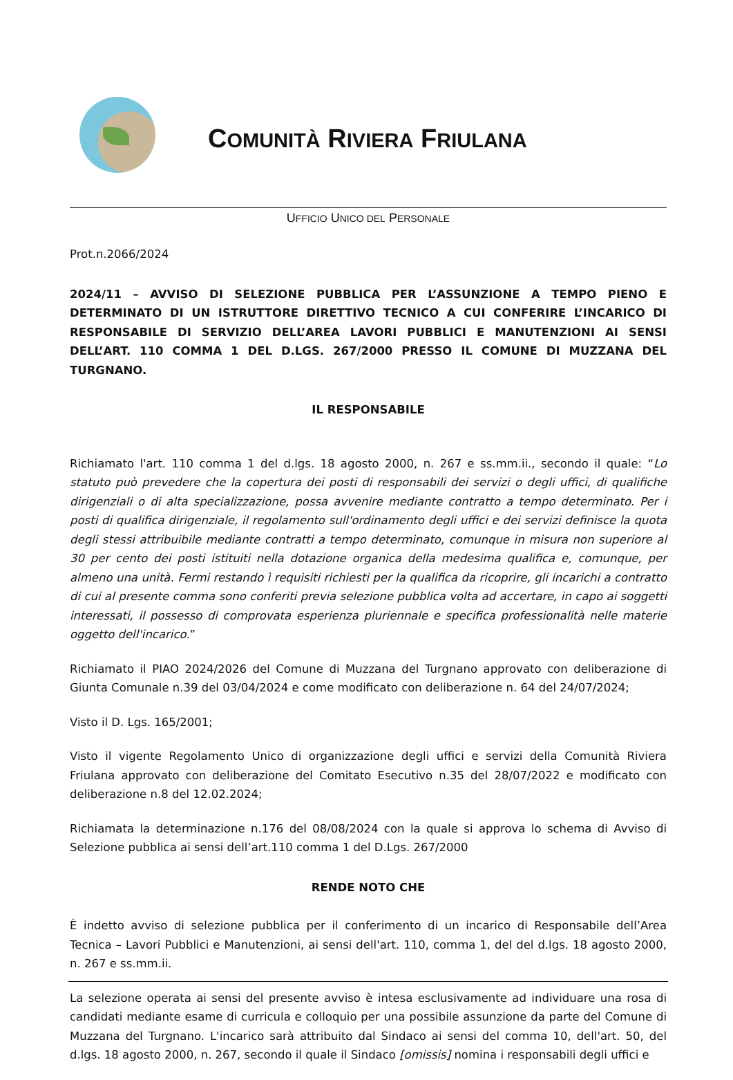COMUNITÀ RIVIERA FRIULANA
UFFICIO UNICO DEL PERSONALE
Prot.n.2066/2024
2024/11 – AVVISO DI SELEZIONE PUBBLICA PER L’ASSUNZIONE A TEMPO PIENO E DETERMINATO DI UN ISTRUTTORE DIRETTIVO TECNICO A CUI CONFERIRE L’INCARICO DI RESPONSABILE DI SERVIZIO DELL’AREA LAVORI PUBBLICI E MANUTENZIONI AI SENSI DELL’ART. 110 COMMA 1 DEL D.LGS. 267/2000 PRESSO IL COMUNE DI MUZZANA DEL TURGNANO.
IL RESPONSABILE
Richiamato l'art. 110 comma 1 del d.lgs. 18 agosto 2000, n. 267 e ss.mm.ii., secondo il quale: “Lo statuto può prevedere che la copertura dei posti di responsabili dei servizi o degli uffici, di qualifiche dirigenziali o di alta specializzazione, possa avvenire mediante contratto a tempo determinato. Per i posti di qualifica dirigenziale, il regolamento sull'ordinamento degli uffici e dei servizi definisce la quota degli stessi attribuibile mediante contratti a tempo determinato, comunque in misura non superiore al 30 per cento dei posti istituiti nella dotazione organica della medesima qualifica e, comunque, per almeno una unità. Fermi restando ì requisiti richiesti per la qualifica da ricoprire, gli incarichi a contratto di cui al presente comma sono conferiti previa selezione pubblica volta ad accertare, in capo ai soggetti interessati, il possesso di comprovata esperienza pluriennale e specifica professionalità nelle materie oggetto dell'incarico.”
Richiamato il PIAO 2024/2026 del Comune di Muzzana del Turgnano approvato con deliberazione di Giunta Comunale n.39 del 03/04/2024 e come modificato con deliberazione n. 64 del 24/07/2024;
Visto il D. Lgs. 165/2001;
Visto il vigente Regolamento Unico di organizzazione degli uffici e servizi della Comunità Riviera Friulana approvato con deliberazione del Comitato Esecutivo n.35 del 28/07/2022 e modificato con deliberazione n.8 del 12.02.2024;
Richiamata la determinazione n.176 del 08/08/2024 con la quale si approva lo schema di Avviso di Selezione pubblica ai sensi dell’art.110 comma 1 del D.Lgs. 267/2000
RENDE NOTO CHE
È indetto avviso di selezione pubblica per il conferimento di un incarico di Responsabile dell’Area Tecnica – Lavori Pubblici e Manutenzioni, ai sensi dell'art. 110, comma 1, del del d.lgs. 18 agosto 2000, n. 267 e ss.mm.ii.
La selezione operata ai sensi del presente avviso è intesa esclusivamente ad individuare una rosa di candidati mediante esame di curricula e colloquio per una possibile assunzione da parte del Comune di Muzzana del Turgnano. L'incarico sarà attribuito dal Sindaco ai sensi del comma 10, dell'art. 50, del d.lgs. 18 agosto 2000, n. 267, secondo il quale il Sindaco [omissis] nomina i responsabili degli uffici e